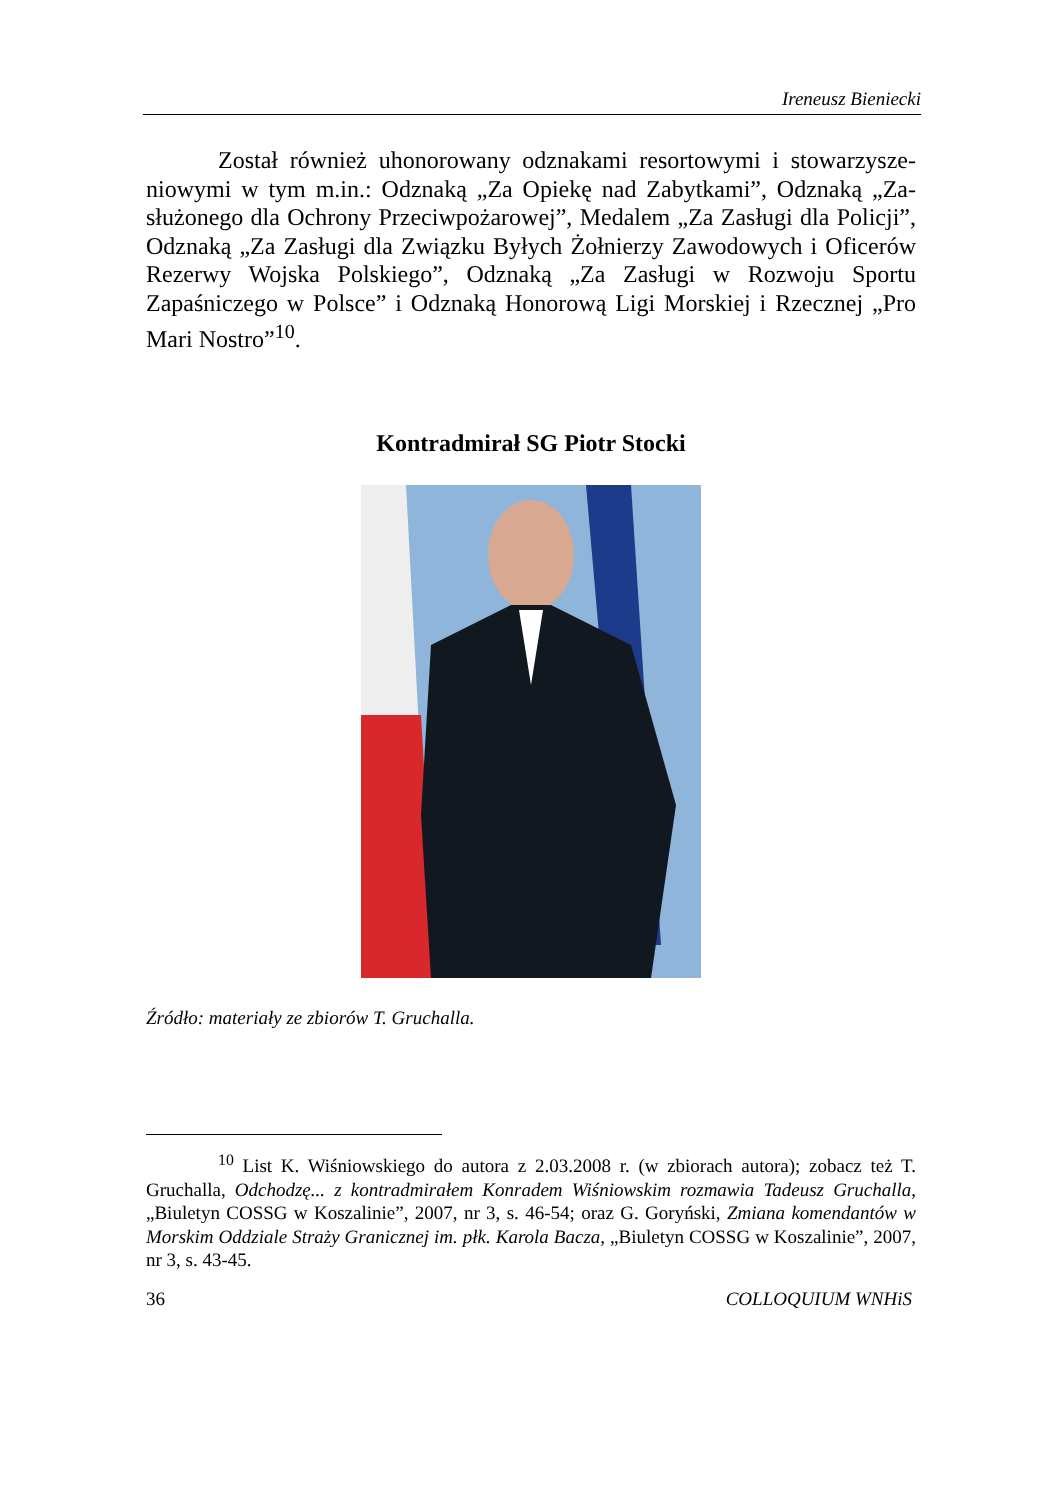Ireneusz Bieniecki
Został również uhonorowany odznakami resortowymi i stowarzysze­niowymi w tym m.in.: Odznaką „Za Opiekę nad Zabytkami”, Odznaką „Za­służonego dla Ochrony Przeciwpożarowej”, Medalem „Za Zasługi dla Policji”, Odznaką „Za Zasługi dla Związku Byłych Żołnierzy Zawodowych i Oficerów Rezerwy Wojska Polskiego”, Odznaką „Za Zasługi w Rozwoju Sportu Zapaśniczego w Polsce” i Odznaką Honorową Ligi Morskiej i Rzecz­nej „Pro Mari Nostro”<sup>10</sup>.
Kontradmirał SG Piotr Stocki
Źródło: materiały ze zbiorów T. Gruchalla.
<sup>10</sup> List K. Wiśniowskiego do autora z 2.03.2008 r. (w zbiorach autora); zobacz też T. Gruchalla, Odchodzę... z kontradmirałem Konradem Wiśniowskim rozmawia Tadeusz Gruchalla, „Biuletyn COSSG w Koszalinie”, 2007, nr 3, s. 46-54; oraz G. Goryński, Zmiana komendantów w Morskim Oddziale Straży Granicznej im. płk. Karola Bacza, „Biuletyn COSSG w Koszalinie”, 2007, nr 3, s. 43-45.
36 COLLOQUIUM WNHiS